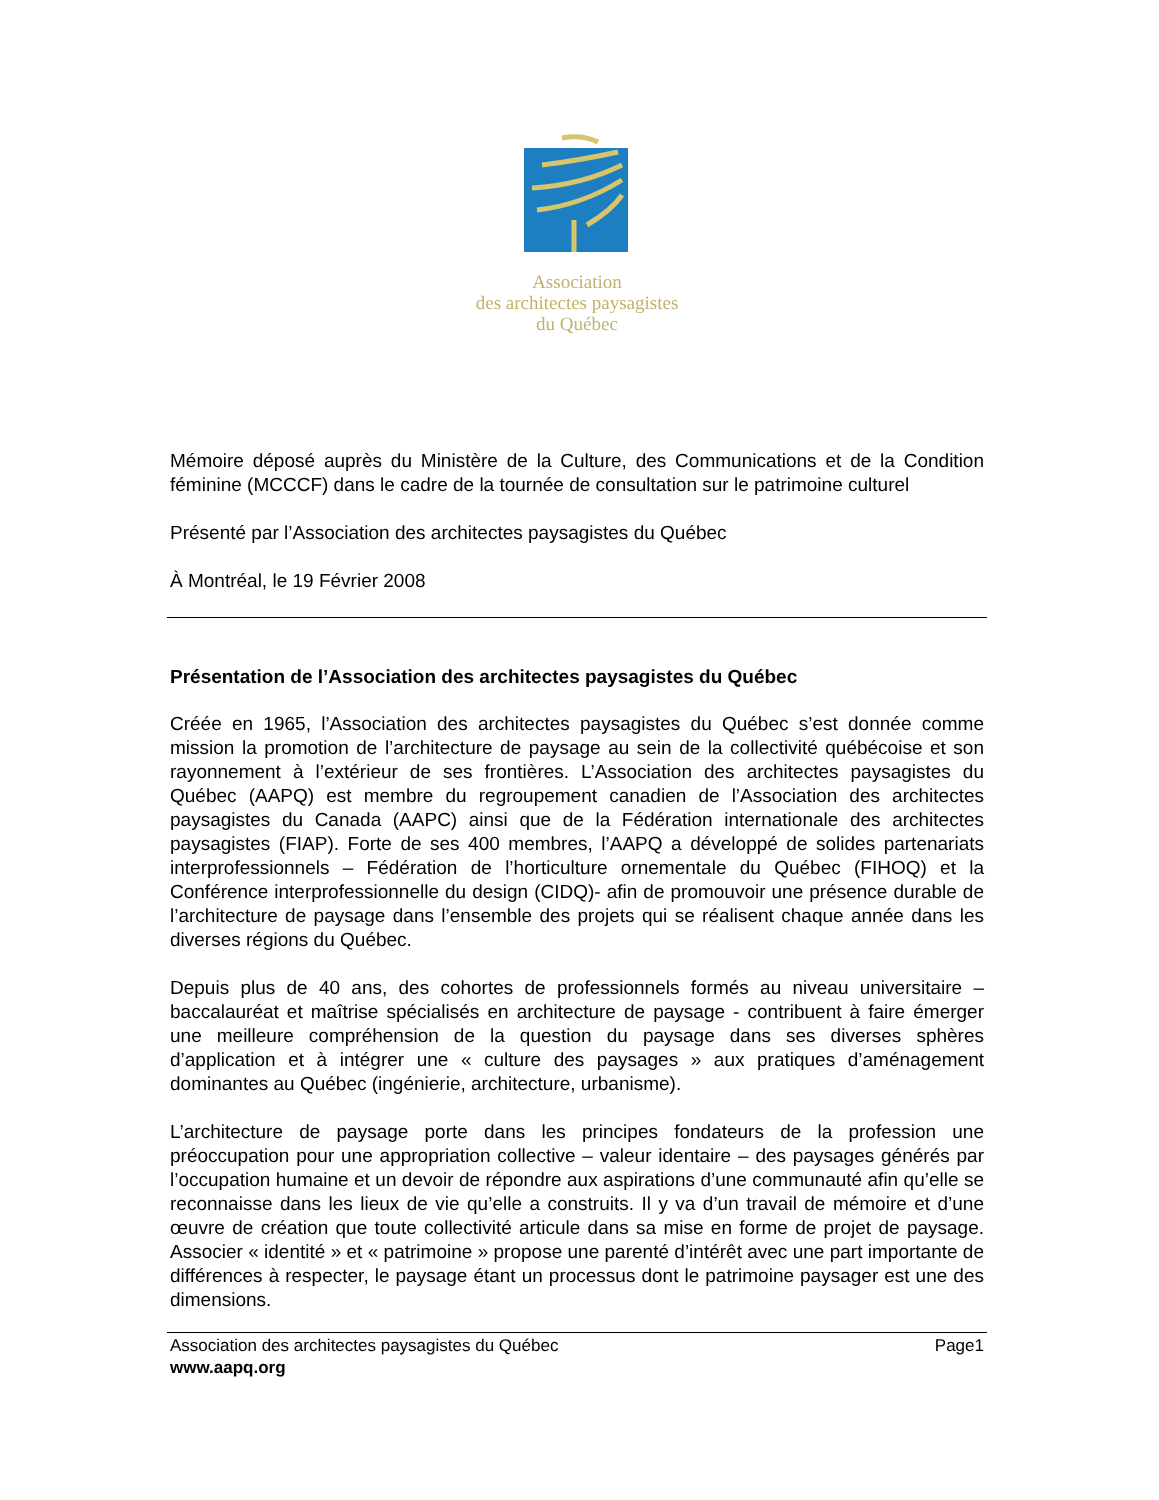Association
des architectes paysagistes
du Québec
Mémoire déposé auprès du Ministère de la Culture, des Communications et de la Condition féminine (MCCCF) dans le cadre de la tournée de consultation sur le patrimoine culturel
Présenté par l’Association des architectes paysagistes du Québec
À Montréal, le 19 Février 2008
Présentation de l’Association des architectes paysagistes du Québec
Créée en 1965, l’Association des architectes paysagistes du Québec s’est donnée comme mission la promotion de l’architecture de paysage au sein de la collectivité québécoise et son rayonnement à l’extérieur de ses frontières. L’Association des architectes paysagistes du Québec (AAPQ) est membre du regroupement canadien de l’Association des architectes paysagistes du Canada (AAPC) ainsi que de la Fédération internationale des architectes paysagistes (FIAP). Forte de ses 400 membres, l’AAPQ a développé de solides partenariats interprofessionnels – Fédération de l’horticulture ornementale du Québec (FIHOQ) et la Conférence interprofessionnelle du design (CIDQ)- afin de promouvoir une présence durable de l’architecture de paysage dans l’ensemble des projets qui se réalisent chaque année dans les diverses régions du Québec.
Depuis plus de 40 ans, des cohortes de professionnels formés au niveau universitaire – baccalauréat et maîtrise spécialisés en architecture de paysage - contribuent à faire émerger une meilleure compréhension de la question du paysage dans ses diverses sphères d’application et à intégrer une « culture des paysages » aux pratiques d’aménagement dominantes au Québec (ingénierie, architecture, urbanisme).
L’architecture de paysage porte dans les principes fondateurs de la profession une préoccupation pour une appropriation collective – valeur identaire – des paysages générés par l’occupation humaine et un devoir de répondre aux aspirations d’une communauté afin qu’elle se reconnaisse dans les lieux de vie qu’elle a construits. Il y va d’un travail de mémoire et d’une œuvre de création que toute collectivité articule dans sa mise en forme de projet de paysage. Associer « identité » et « patrimoine » propose une parenté d’intérêt avec une part importante de différences à respecter, le paysage étant un processus dont le patrimoine paysager est une des dimensions.
Association des architectes paysagistes du Québec
www.aapq.org
Page1